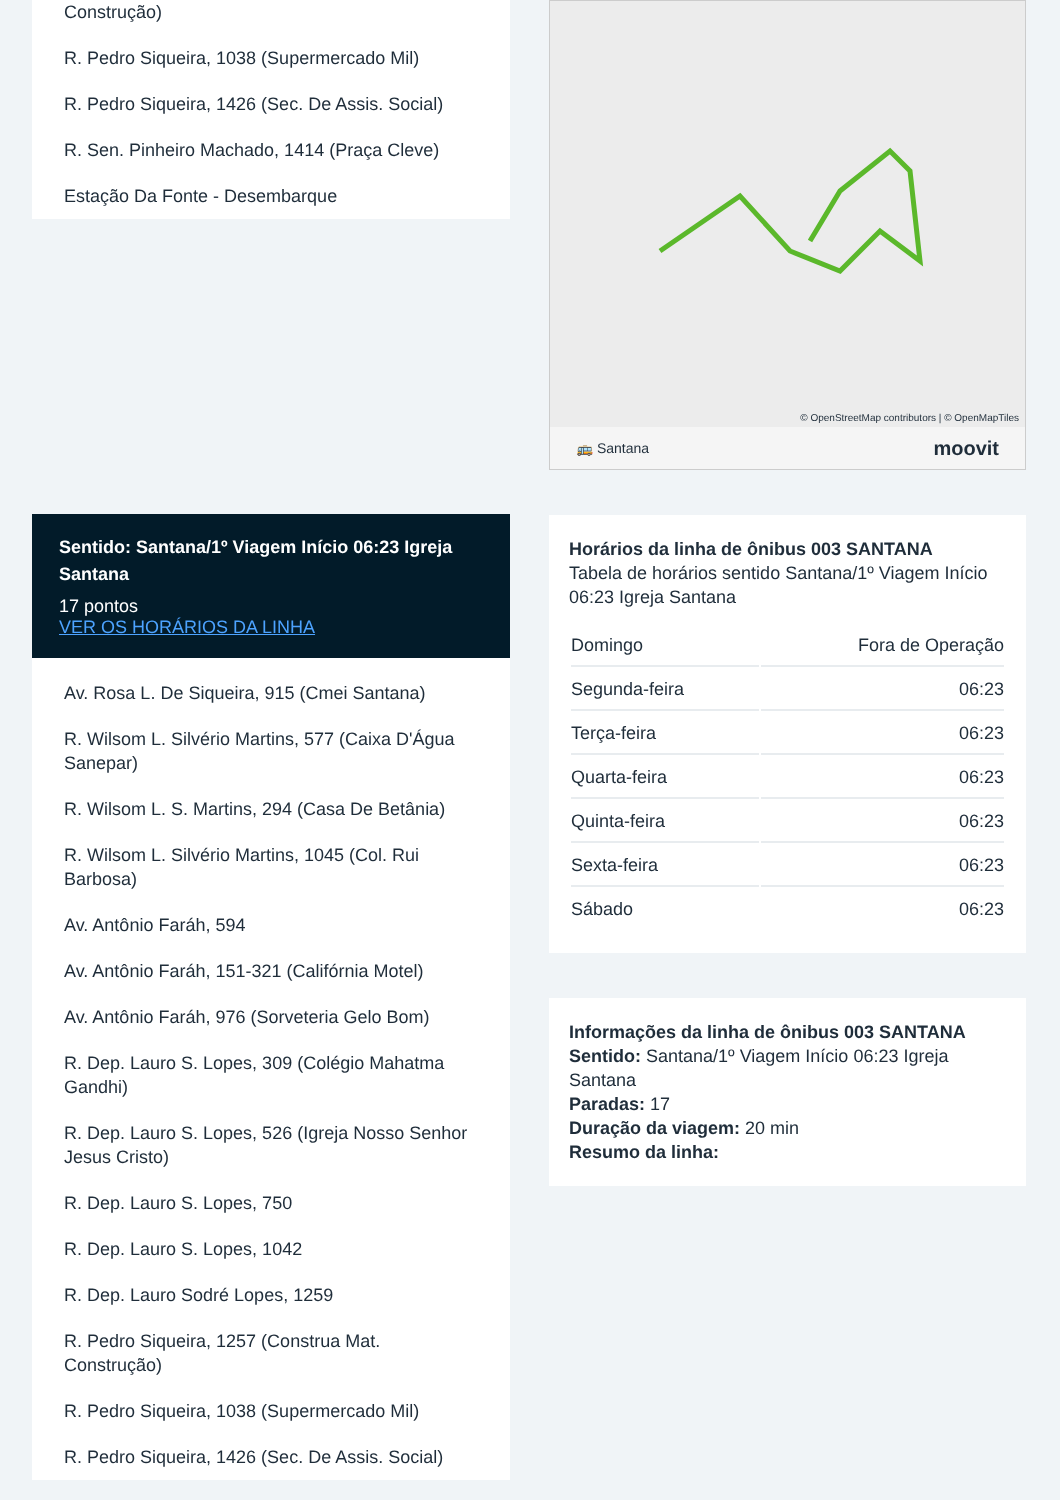Construção)
R. Pedro Siqueira, 1038 (Supermercado Mil)
R. Pedro Siqueira, 1426 (Sec. De Assis. Social)
R. Sen. Pinheiro Machado, 1414 (Praça Cleve)
Estação Da Fonte - Desembarque
Sentido: Santana/1º Viagem Início 06:23 Igreja Santana
17 pontos
VER OS HORÁRIOS DA LINHA
Av. Rosa L. De Siqueira, 915 (Cmei Santana)
R. Wilsom L. Silvério Martins, 577 (Caixa D'Água Sanepar)
R. Wilsom L. S. Martins, 294 (Casa De Betânia)
R. Wilsom L. Silvério Martins, 1045 (Col. Rui Barbosa)
Av. Antônio Faráh, 594
Av. Antônio Faráh, 151-321 (Califórnia Motel)
Av. Antônio Faráh, 976 (Sorveteria Gelo Bom)
R. Dep. Lauro S. Lopes, 309 (Colégio Mahatma Gandhi)
R. Dep. Lauro S. Lopes, 526 (Igreja Nosso Senhor Jesus Cristo)
R. Dep. Lauro S. Lopes, 750
R. Dep. Lauro S. Lopes, 1042
R. Dep. Lauro Sodré Lopes, 1259
R. Pedro Siqueira, 1257 (Construa Mat. Construção)
R. Pedro Siqueira, 1038 (Supermercado Mil)
R. Pedro Siqueira, 1426 (Sec. De Assis. Social)
© OpenStreetMap contributors | © OpenMapTiles
🚌 Santana moovit
Horários da linha de ônibus 003 SANTANA
Tabela de horários sentido Santana/1º Viagem Início 06:23 Igreja Santana
| Domingo | Fora de Operação |
| Segunda-feira | 06:23 |
| Terça-feira | 06:23 |
| Quarta-feira | 06:23 |
| Quinta-feira | 06:23 |
| Sexta-feira | 06:23 |
| Sábado | 06:23 |
Informações da linha de ônibus 003 SANTANA
Sentido: Santana/1º Viagem Início 06:23 Igreja Santana
Paradas: 17
Duração da viagem: 20 min
Resumo da linha: